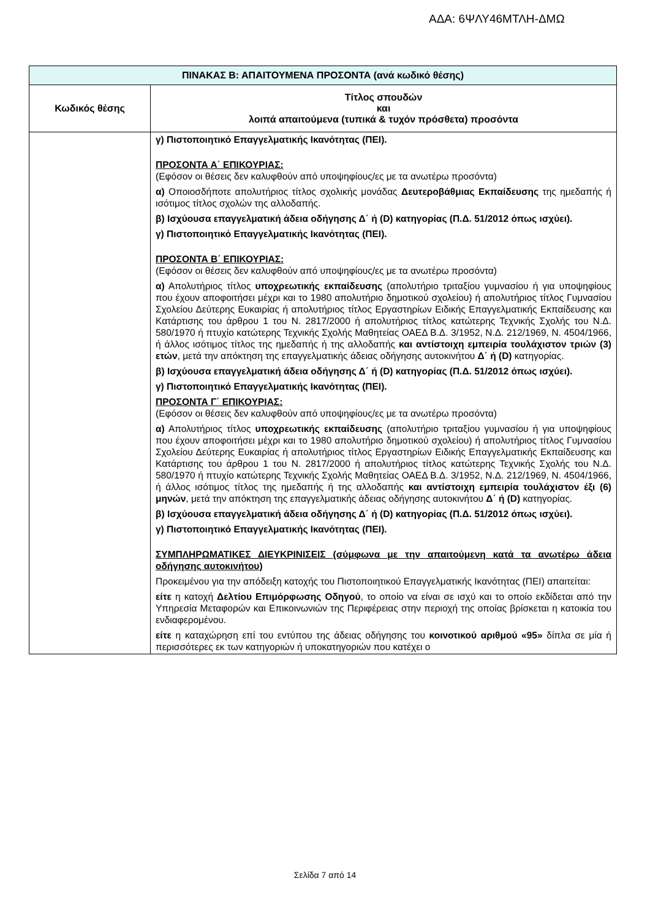ΑΔΑ: 6ΨΛΥ46ΜΤΛΗ-ΔΜΩ
| ΠΙΝΑΚΑΣ Β: ΑΠΑΙΤΟΥΜΕΝΑ ΠΡΟΣΟΝΤΑ (ανά κωδικό θέσης) | |
| --- | --- |
| Κωδικός θέσης | Τίτλος σπουδών και λοιπά απαιτούμενα (τυπικά & τυχόν πρόσθετα) προσόντα |
| | γ) Πιστοποιητικό Επαγγελματικής Ικανότητας (ΠΕΙ). ΠΡΟΣΟΝΤΑ Α΄ ΕΠΙΚΟΥΡΙΑΣ: (Εφόσον οι θέσεις δεν καλυφθούν από υποψηφίους/ες με τα ανωτέρω προσόντα) α) Οποιοσδήποτε απολυτήριος τίτλος σχολικής μονάδας Δευτεροβάθμιας Εκπαίδευσης της ημεδαπής ή ισότιμος τίτλος σχολών της αλλοδαπής. β) Ισχύουσα επαγγελματική άδεια οδήγησης Δ΄ ή (D) κατηγορίας (Π.Δ. 51/2012 όπως ισχύει). γ) Πιστοποιητικό Επαγγελματικής Ικανότητας (ΠΕΙ). ΠΡΟΣΟΝΤΑ Β΄ ΕΠΙΚΟΥΡΙΑΣ: (Εφόσον οι θέσεις δεν καλυφθούν από υποψηφίους/ες με τα ανωτέρω προσόντα) α) Απολυτήριος τίτλος υποχρεωτικής εκπαίδευσης (απολυτήριο τριταξίου γυμνασίου ή για υποψηφίους που έχουν αποφοιτήσει μέχρι και το 1980 απολυτήριο δημοτικού σχολείου) ή απολυτήριος τίτλος Γυμνασίου Σχολείου Δεύτερης Ευκαιρίας ή απολυτήριος τίτλος Εργαστηρίων Ειδικής Επαγγελματικής Εκπαίδευσης και Κατάρτισης του άρθρου 1 του Ν. 2817/2000 ή απολυτήριος τίτλος κατώτερης Τεχνικής Σχολής του Ν.Δ. 580/1970 ή πτυχίο κατώτερης Τεχνικής Σχολής Μαθητείας ΟΑΕΔ Β.Δ. 3/1952, Ν.Δ. 212/1969, Ν. 4504/1966, ή άλλος ισότιμος τίτλος της ημεδαπής ή της αλλοδαπής και αντίστοιχη εμπειρία τουλάχιστον τριών (3) ετών , μετά την απόκτηση της επαγγελματικής άδειας οδήγησης αυτοκινήτου Δ΄ ή (D) κατηγορίας. β) Ισχύουσα επαγγελματική άδεια οδήγησης Δ΄ ή (D) κατηγορίας (Π.Δ. 51/2012 όπως ισχύει). γ) Πιστοποιητικό Επαγγελματικής Ικανότητας (ΠΕΙ). ΠΡΟΣΟΝΤΑ Γ΄ ΕΠΙΚΟΥΡΙΑΣ: (Εφόσον οι θέσεις δεν καλυφθούν από υποψηφίους/ες με τα ανωτέρω προσόντα) α) Απολυτήριος τίτλος υποχρεωτικής εκπαίδευσης (απολυτήριο τριταξίου γυμνασίου ή για υποψηφίους που έχουν αποφοιτήσει μέχρι και το 1980 απολυτήριο δημοτικού σχολείου) ή απολυτήριος τίτλος Γυμνασίου Σχολείου Δεύτερης Ευκαιρίας ή απολυτήριος τίτλος Εργαστηρίων Ειδικής Επαγγελματικής Εκπαίδευσης και Κατάρτισης του άρθρου 1 του Ν. 2817/2000 ή απολυτήριος τίτλος κατώτερης Τεχνικής Σχολής του Ν.Δ. 580/1970 ή πτυχίο κατώτερης Τεχνικής Σχολής Μαθητείας ΟΑΕΔ Β.Δ. 3/1952, Ν.Δ. 212/1969, Ν. 4504/1966, ή άλλος ισότιμος τίτλος της ημεδαπής ή της αλλοδαπής και αντίστοιχη εμπειρία τουλάχιστον έξι (6) μηνών , μετά την απόκτηση της επαγγελματικής άδειας οδήγησης αυτοκινήτου Δ΄ ή (D) κατηγορίας. β) Ισχύουσα επαγγελματική άδεια οδήγησης Δ΄ ή (D) κατηγορίας (Π.Δ. 51/2012 όπως ισχύει). γ) Πιστοποιητικό Επαγγελματικής Ικανότητας (ΠΕΙ). ΣΥΜΠΛΗΡΩΜΑΤΙΚΕΣ ΔΙΕΥΚΡΙΝΙΣΕΙΣ (σύμφωνα με την απαιτούμενη κατά τα ανωτέρω άδεια οδήγησης αυτοκινήτου) Προκειμένου για την απόδειξη κατοχής του Πιστοποιητικού Επαγγελματικής Ικανότητας (ΠΕΙ) απαιτείται: είτε η κατοχή Δελτίου Επιμόρφωσης Οδηγού , το οποίο να είναι σε ισχύ και το οποίο εκδίδεται από την Υπηρεσία Μεταφορών και Επικοινωνιών της Περιφέρειας στην περιοχή της οποίας βρίσκεται η κατοικία του ενδιαφερομένου. είτε η καταχώρηση επί του εντύπου της άδειας οδήγησης του κοινοτικού αριθμού «95» δίπλα σε μία ή περισσότερες εκ των κατηγοριών ή υποκατηγοριών που κατέχει ο |
Σελίδα 7 από 14